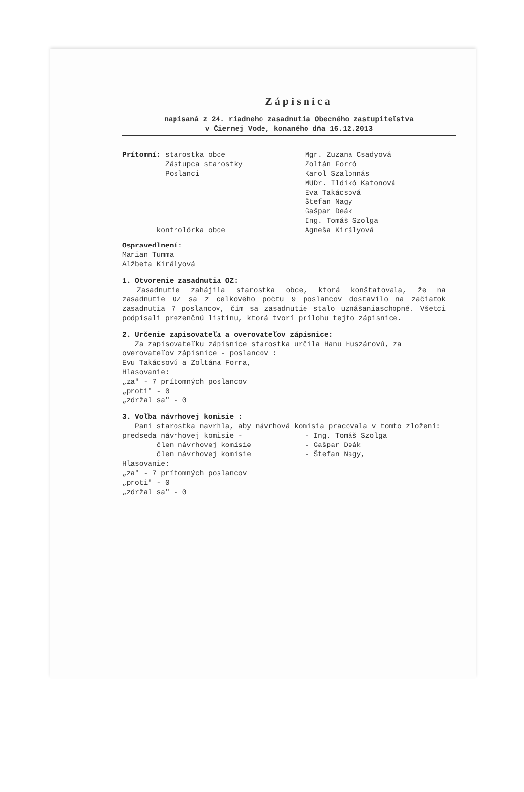Zápisnica
napísaná z 24. riadneho zasadnutia Obecného zastupiteľstva
v Čiernej Vode, konaného dňa 16.12.2013
Prítomní: starostka obce
Zástupca starostky
Poslanci
kontrolórka obce
Mgr. Zuzana Csadyová
Zoltán Forró
Karol Szalonnás
MUDr. Ildikó Katonová
Eva Takácsová
Štefan Nagy
Gašpar Deák
Ing. Tomáš Szolga
Agneša Királyová
Ospravedlnení:
Marian Tumma
Alžbeta Királyová
1. Otvorenie zasadnutia OZ:
Zasadnutie zahájila starostka obce, ktorá konštatovala, že na zasadnutie OZ sa z celkového počtu 9 poslancov dostavilo na začiatok zasadnutia 7 poslancov, čím sa zasadnutie stalo uznášaniaschopné. Všetci podpísali prezenčnú listinu, ktorá tvorí prílohu tejto zápisnice.
2. Určenie zapisovateľa a overovateľov zápisnice:
Za zapisovateľku zápisnice starostka určila Hanu Huszárovú, za overovateľov zápisnice - poslancov :
Evu Takácsovú a Zoltána Forra,
Hlasovanie:
„za" - 7 prítomných poslancov
„proti" - 0
„zdržal sa" - 0
3. Voľba návrhovej komisie :
Pani starostka navrhla, aby návrhová komisia pracovala v tomto zložení:
predseda návrhovej komisie -
člen návrhovej komisie
člen návrhovej komisie
- Ing. Tomáš Szolga
- Gašpar Deák
- Štefan Nagy,
Hlasovanie:
„za" - 7 prítomných poslancov
„proti" - 0
„zdržal sa" - 0